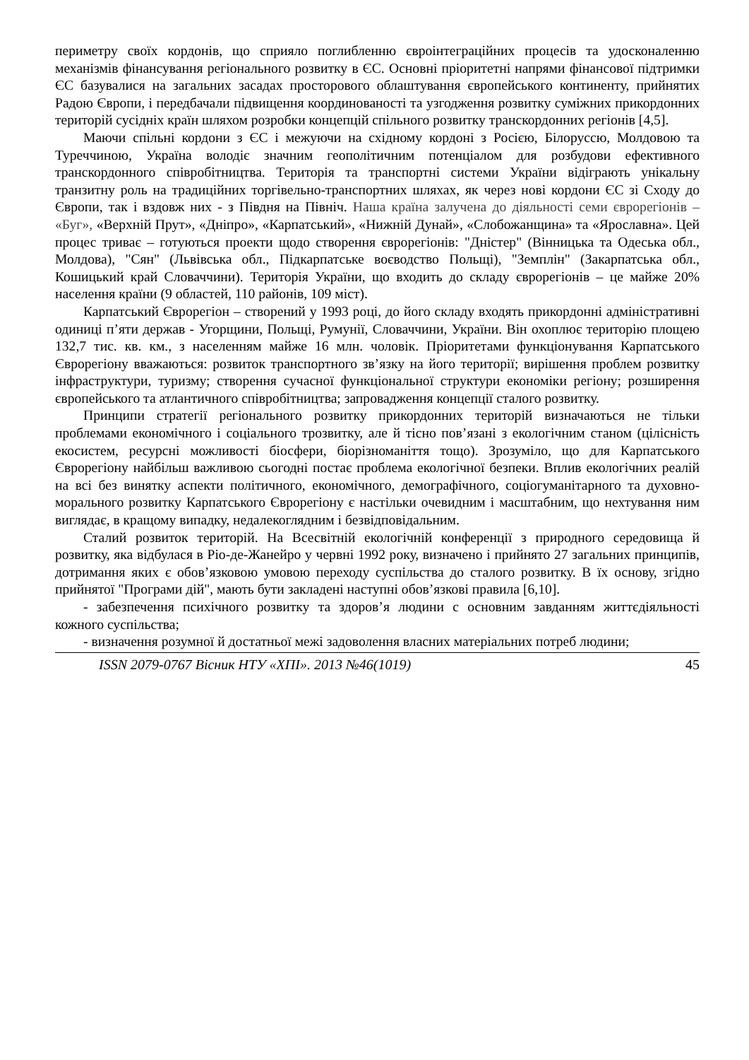периметру своїх кордонів, що сприяло поглибленню євроінтеграційних процесів та удосконаленню механізмів фінансування регіонального розвитку в ЄС. Основні пріоритетні напрями фінансової підтримки ЄС базувалися на загальних засадах просторового облаштування європейського континенту, прийнятих Радою Європи, і передбачали підвищення координованості та узгодження розвитку суміжних прикордонних територій сусідніх країн шляхом розробки концепцій спільного розвитку транскордонних регіонів [4,5].
Маючи спільні кордони з ЄС і межуючи на східному кордоні з Росією, Білоруссю, Молдовою та Туреччиною, Україна володіє значним геополітичним потенціалом для розбудови ефективного транскордонного співробітництва. Територія та транспортні системи України відіграють унікальну транзитну роль на традиційних торгівельно-транспортних шляхах, як через нові кордони ЄС зі Сходу до Європи, так і вздовж них - з Півдня на Північ. Наша країна залучена до діяльності семи єврорегіонів – «Буг», «Верхній Прут», «Дніпро», «Карпатський», «Нижній Дунай», «Слобожанщина» та «Ярославна». Цей процес триває – готуються проекти щодо створення єврорегіонів: "Дністер" (Вінницька та Одеська обл., Молдова), "Сян" (Львівська обл., Підкарпатське воєводство Польщі), "Земплін" (Закарпатська обл., Кошицький край Словаччини). Територія України, що входить до складу єврорегіонів – це майже 20% населення країни (9 областей, 110 районів, 109 міст).
Карпатський Єврорегіон – створений у 1993 році, до його складу входять прикордонні адміністративні одиниці п’яти держав - Угорщини, Польщі, Румунії, Словаччини, України. Він охоплює територію площею 132,7 тис. кв. км., з населенням майже 16 млн. чоловік. Пріоритетами функціонування Карпатського Єврорегіону вважаються: розвиток транспортного зв’язку на його території; вирішення проблем розвитку інфраструктури, туризму; створення сучасної функціональної структури економіки регіону; розширення європейського та атлантичного співробітництва; запровадження концепції сталого розвитку.
Принципи стратегії регіонального розвитку прикордонних територій визначаються не тільки проблемами економічного і соціального трозвитку, але й тісно пов’язані з екологічним станом (цілісність екосистем, ресурсні можливості біосфери, біорізноманіття тощо). Зрозуміло, що для Карпатського Єврорегіону найбільш важливою сьогодні постає проблема екологічної безпеки. Вплив екологічних реалій на всі без винятку аспекти політичного, економічного, демографічного, соціогуманітарного та духовно-морального розвитку Карпатського Єврорегіону є настільки очевидним і масштабним, що нехтування ним виглядає, в кращому випадку, недалекоглядним і безвідповідальним.
Сталий розвиток територій. На Всесвітній екологічній конференції з природного середовища й розвитку, яка відбулася в Ріо-де-Жанейро у червні 1992 року, визначено і прийнято 27 загальних принципів, дотримання яких є обов’язковою умовою переходу суспільства до сталого розвитку. В їх основу, згідно прийнятої "Програми дій", мають бути закладені наступні обов’язкові правила [6,10].
- забезпечення психічного розвитку та здоров’я людини с основним завданням життєдіяльності кожного суспільства;
- визначення розумної й достатньої межі задоволення власних матеріальних потреб людини;
ISSN 2079-0767 Вісник НТУ «ХПІ». 2013 №46(1019) 45